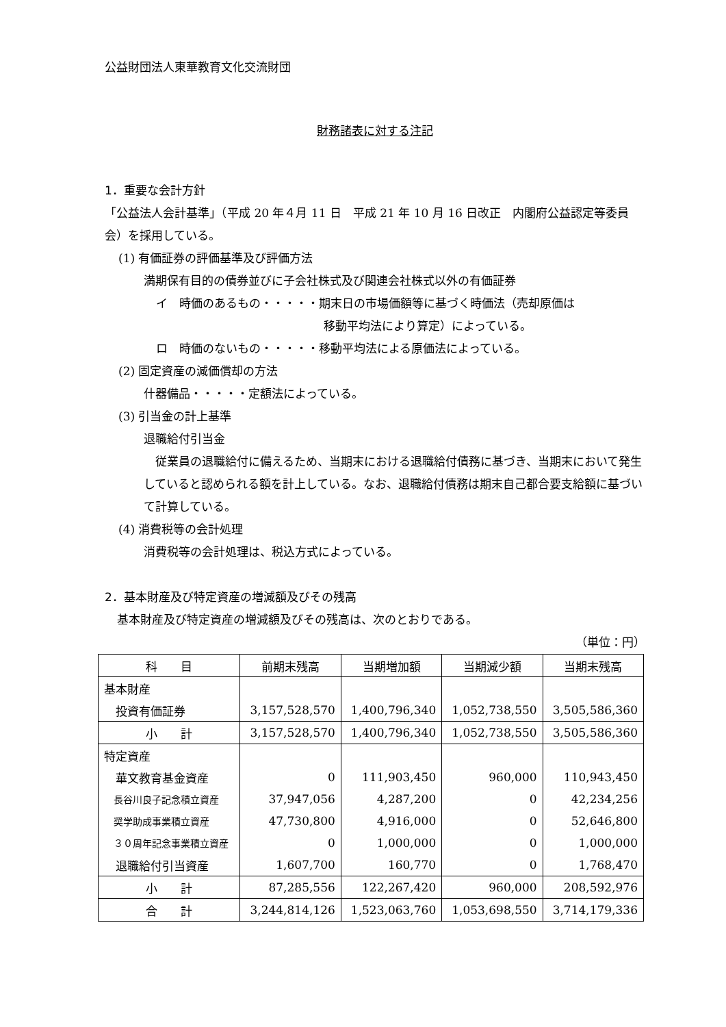公益財団法人東華教育文化交流財団
財務諸表に対する注記
1．重要な会計方針
「公益法人会計基準」（平成 20 年４月 11 日　平成 21 年 10 月 16 日改正　内閣府公益認定等委員会）を採用している。
(1) 有価証券の評価基準及び評価方法
満期保有目的の債券並びに子会社株式及び関連会社株式以外の有価証券
イ　時価のあるもの・・・・・期末日の市場価額等に基づく時価法（売却原価は
移動平均法により算定）によっている。
ロ　時価のないもの・・・・・移動平均法による原価法によっている。
(2) 固定資産の減価償却の方法
什器備品・・・・・定額法によっている。
(3) 引当金の計上基準
退職給付引当金
　従業員の退職給付に備えるため、当期末における退職給付債務に基づき、当期末において発生していると認められる額を計上している。なお、退職給付債務は期末自己都合要支給額に基づいて計算している。
(4) 消費税等の会計処理
消費税等の会計処理は、税込方式によっている。
2．基本財産及び特定資産の増減額及びその残高
基本財産及び特定資産の増減額及びその残高は、次のとおりである。
（単位：円）
| 科 目 | 前期末残高 | 当期増加額 | 当期減少額 | 当期末残高 |
| --- | --- | --- | --- | --- |
| 基本財産 | | | | |
| 投資有価証券 | 3,157,528,570 | 1,400,796,340 | 1,052,738,550 | 3,505,586,360 |
| 小 計 | 3,157,528,570 | 1,400,796,340 | 1,052,738,550 | 3,505,586,360 |
| 特定資産 | | | | |
| 華文教育基金資産 | 0 | 111,903,450 | 960,000 | 110,943,450 |
| 長谷川良子記念積立資産 | 37,947,056 | 4,287,200 | 0 | 42,234,256 |
| 奨学助成事業積立資産 | 47,730,800 | 4,916,000 | 0 | 52,646,800 |
| ３０周年記念事業積立資産 | 0 | 1,000,000 | 0 | 1,000,000 |
| 退職給付引当資産 | 1,607,700 | 160,770 | 0 | 1,768,470 |
| 小 計 | 87,285,556 | 122,267,420 | 960,000 | 208,592,976 |
| 合 計 | 3,244,814,126 | 1,523,063,760 | 1,053,698,550 | 3,714,179,336 |